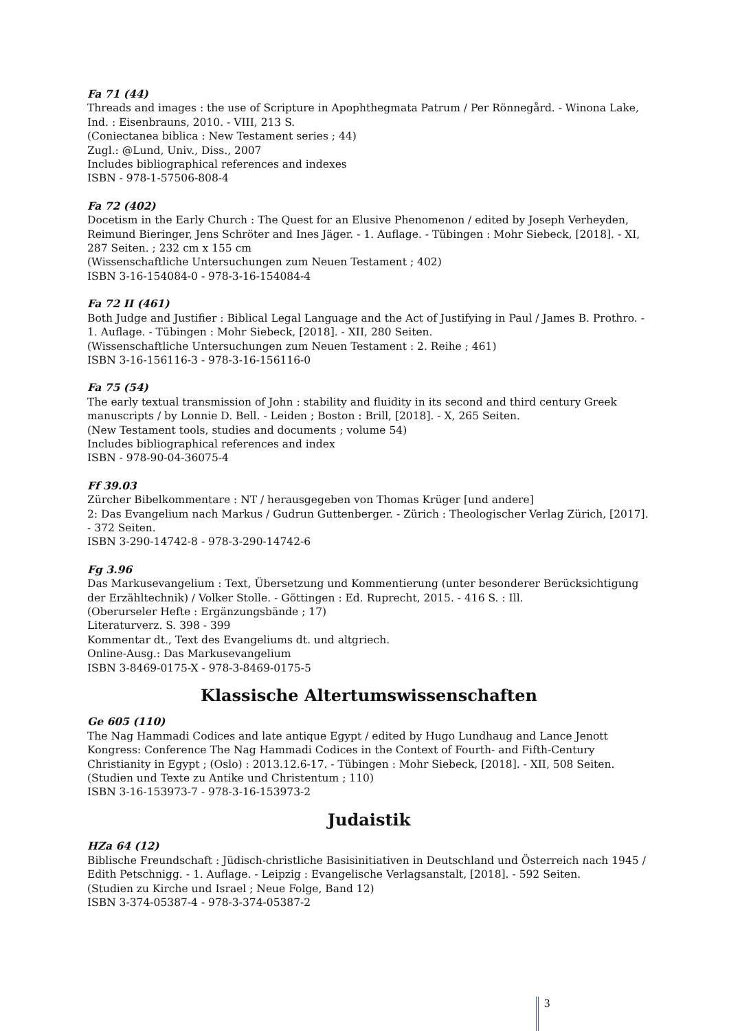Fa 71 (44)
Threads and images : the use of Scripture in Apophthegmata Patrum / Per Rönnegård. - Winona Lake, Ind. : Eisenbrauns, 2010. - VIII, 213 S.
(Coniectanea biblica : New Testament series ; 44)
Zugl.: @Lund, Univ., Diss., 2007
Includes bibliographical references and indexes
ISBN - 978-1-57506-808-4
Fa 72 (402)
Docetism in the Early Church : The Quest for an Elusive Phenomenon / edited by Joseph Verheyden, Reimund Bieringer, Jens Schröter and Ines Jäger. - 1. Auflage. - Tübingen : Mohr Siebeck, [2018]. - XI, 287 Seiten. ; 232 cm x 155 cm
(Wissenschaftliche Untersuchungen zum Neuen Testament ; 402)
ISBN 3-16-154084-0 - 978-3-16-154084-4
Fa 72 II (461)
Both Judge and Justifier : Biblical Legal Language and the Act of Justifying in Paul / James B. Prothro. - 1. Auflage. - Tübingen : Mohr Siebeck, [2018]. - XII, 280 Seiten.
(Wissenschaftliche Untersuchungen zum Neuen Testament : 2. Reihe ; 461)
ISBN 3-16-156116-3 - 978-3-16-156116-0
Fa 75 (54)
The early textual transmission of John : stability and fluidity in its second and third century Greek manuscripts / by Lonnie D. Bell. - Leiden ; Boston : Brill, [2018]. - X, 265 Seiten.
(New Testament tools, studies and documents ; volume 54)
Includes bibliographical references and index
ISBN - 978-90-04-36075-4
Ff 39.03
Zürcher Bibelkommentare : NT / herausgegeben von Thomas Krüger [und andere]
2: Das Evangelium nach Markus / Gudrun Guttenberger. - Zürich : Theologischer Verlag Zürich, [2017]. - 372 Seiten.
ISBN 3-290-14742-8 - 978-3-290-14742-6
Fg 3.96
Das Markusevangelium : Text, Übersetzung und Kommentierung (unter besonderer Berücksichtigung der Erzähltechnik) / Volker Stolle. - Göttingen : Ed. Ruprecht, 2015. - 416 S. : Ill.
(Oberurseler Hefte : Ergänzungsbände ; 17)
Literaturverz. S. 398 - 399
Kommentar dt., Text des Evangeliums dt. und altgriech.
Online-Ausg.: Das Markusevangelium
ISBN 3-8469-0175-X - 978-3-8469-0175-5
Klassische Altertumswissenschaften
Ge 605 (110)
The Nag Hammadi Codices and late antique Egypt / edited by Hugo Lundhaug and Lance Jenott
Kongress: Conference The Nag Hammadi Codices in the Context of Fourth- and Fifth-Century Christianity in Egypt ; (Oslo) : 2013.12.6-17. - Tübingen : Mohr Siebeck, [2018]. - XII, 508 Seiten.
(Studien und Texte zu Antike und Christentum ; 110)
ISBN 3-16-153973-7 - 978-3-16-153973-2
Judaistik
HZa 64 (12)
Biblische Freundschaft : Jüdisch-christliche Basisinitiativen in Deutschland und Österreich nach 1945 / Edith Petschnigg. - 1. Auflage. - Leipzig : Evangelische Verlagsanstalt, [2018]. - 592 Seiten.
(Studien zu Kirche und Israel ; Neue Folge, Band 12)
ISBN 3-374-05387-4 - 978-3-374-05387-2
3